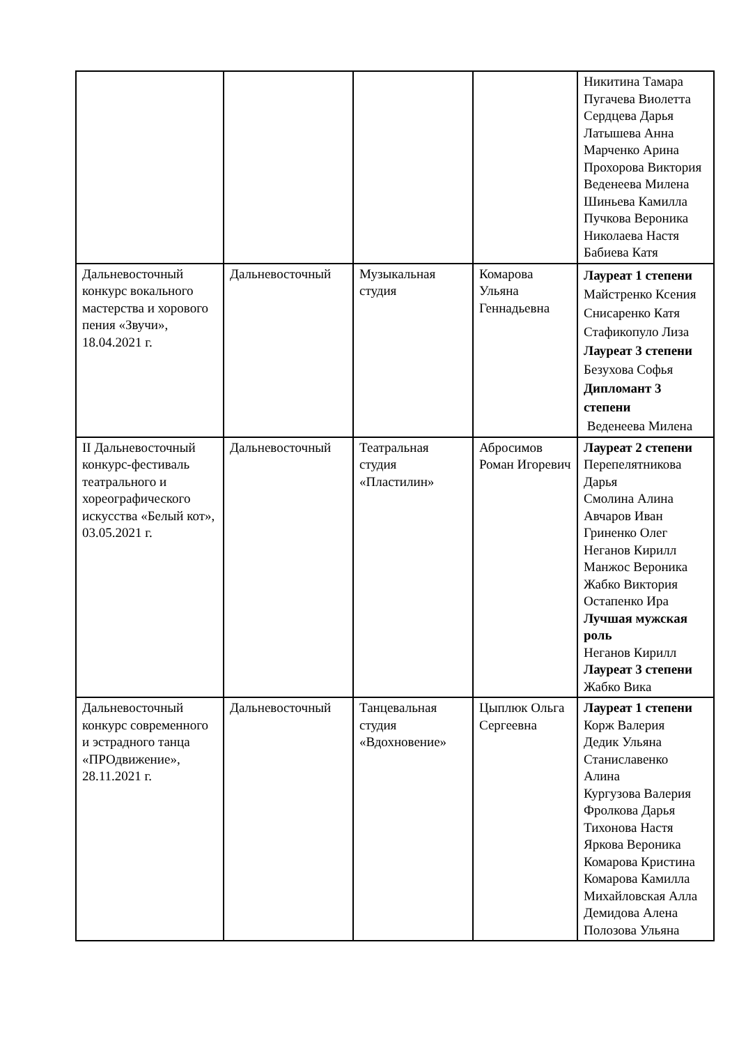| | | | | Никитина Тамара Пугачева Виолетта Сердцева Дарья Латышева Анна Марченко Арина Прохорова Виктория Веденеева Милена Шиньева Камилла Пучкова Вероника Николаева Настя Бабиева Катя |
| Дальневосточный конкурс вокального мастерства и хорового пения «Звучи», 18.04.2021 г. | Дальневосточный | Музыкальная студия | Комарова Ульяна Геннадьевна | Лауреат 1 степени Майстренко Ксения Снисаренко Катя Стафикопуло Лиза Лауреат 3 степени Безухова Софья Дипломант 3 степени Веденеева Милена |
| II Дальневосточный конкурс-фестиваль театрального и хореографического искусства «Белый кот», 03.05.2021 г. | Дальневосточный | Театральная студия «Пластилин» | Абросимов Роман Игоревич | Лауреат 2 степени Перепелятникова Дарья Смолина Алина Авчаров Иван Гриненко Олег Неганов Кирилл Манжос Вероника Жабко Виктория Остапенко Ира Лучшая мужская роль Неганов Кирилл Лауреат 3 степени Жабко Вика |
| Дальневосточный конкурс современного и эстрадного танца «ПРОдвижение», 28.11.2021 г. | Дальневосточный | Танцевальная студия «Вдохновение» | Цыплюк Ольга Сергеевна | Лауреат 1 степени Корж Валерия Дедик Ульяна Станиславенко Алина Кургузова Валерия Фролкова Дарья Тихонова Настя Яркова Вероника Комарова Кристина Комарова Камилла Михайловская Алла Демидова Алена Полозова Ульяна |